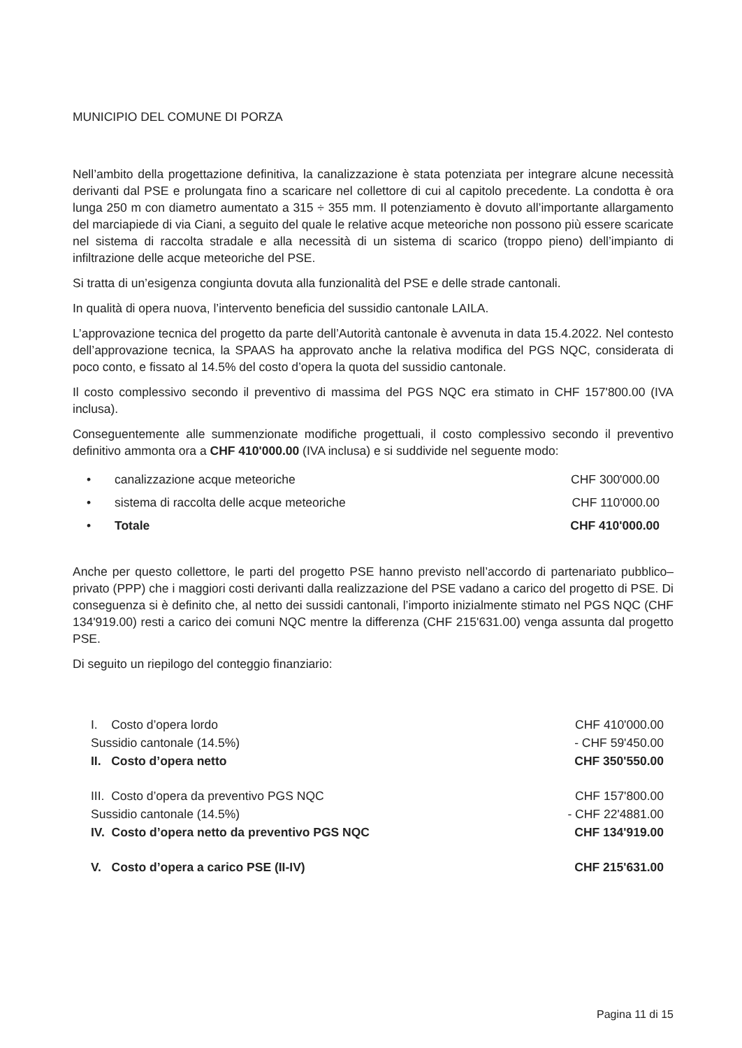MUNICIPIO DEL COMUNE DI PORZA
Nell’ambito della progettazione definitiva, la canalizzazione è stata potenziata per integrare alcune necessità derivanti dal PSE e prolungata fino a scaricare nel collettore di cui al capitolo precedente. La condotta è ora lunga 250 m con diametro aumentato a 315 ÷ 355 mm. Il potenziamento è dovuto all’importante allargamento del marciapiede di via Ciani, a seguito del quale le relative acque meteoriche non possono più essere scaricate nel sistema di raccolta stradale e alla necessità di un sistema di scarico (troppo pieno) dell’impianto di infiltrazione delle acque meteoriche del PSE.
Si tratta di un’esigenza congiunta dovuta alla funzionalità del PSE e delle strade cantonali.
In qualità di opera nuova, l’intervento beneficia del sussidio cantonale LAILA.
L’approvazione tecnica del progetto da parte dell’Autorità cantonale è avvenuta in data 15.4.2022. Nel contesto dell’approvazione tecnica, la SPAAS ha approvato anche la relativa modifica del PGS NQC, considerata di poco conto, e fissato al 14.5% del costo d’opera la quota del sussidio cantonale.
Il costo complessivo secondo il preventivo di massima del PGS NQC era stimato in CHF 157'800.00 (IVA inclusa).
Conseguentemente alle summenzionate modifiche progettuali, il costo complessivo secondo il preventivo definitivo ammonta ora a CHF 410'000.00 (IVA inclusa) e si suddivide nel seguente modo:
| • | canalizzazione acque meteoriche | CHF 300'000.00 |
| • | sistema di raccolta delle acque meteoriche | CHF 110'000.00 |
| • | Totale | CHF 410'000.00 |
Anche per questo collettore, le parti del progetto PSE hanno previsto nell’accordo di partenariato pubblico–privato (PPP) che i maggiori costi derivanti dalla realizzazione del PSE vadano a carico del progetto di PSE. Di conseguenza si è definito che, al netto dei sussidi cantonali, l’importo inizialmente stimato nel PGS NQC (CHF 134'919.00) resti a carico dei comuni NQC mentre la differenza (CHF 215'631.00) venga assunta dal progetto PSE.
Di seguito un riepilogo del conteggio finanziario:
| I. Costo d’opera lordo | CHF 410'000.00 |
| Sussidio cantonale (14.5%) | - CHF 59'450.00 |
| II. Costo d’opera netto | CHF 350'550.00 |
| III. Costo d’opera da preventivo PGS NQC | CHF 157'800.00 |
| Sussidio cantonale (14.5%) | - CHF 22'4881.00 |
| IV. Costo d’opera netto da preventivo PGS NQC | CHF 134'919.00 |
| V. Costo d’opera a carico PSE (II-IV) | CHF 215'631.00 |
Pagina 11 di 15